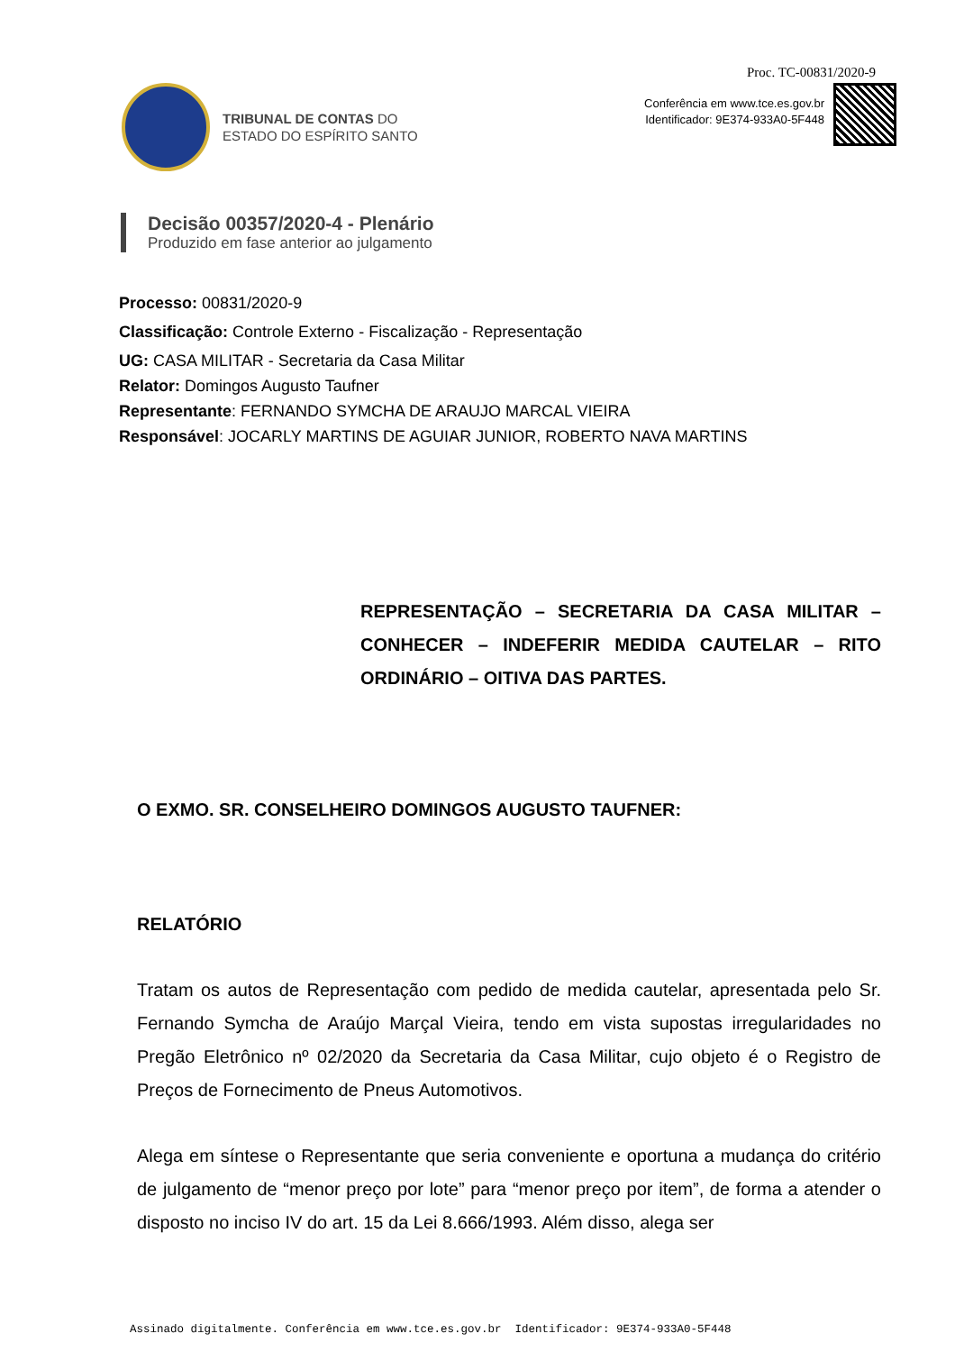Proc. TC-00831/2020-9
TRIBUNAL DE CONTAS DO
ESTADO DO ESPÍRITO SANTO
Conferência em www.tce.es.gov.br
Identificador: 9E374-933A0-5F448
Decisão 00357/2020-4 - Plenário
Produzido em fase anterior ao julgamento
Processo: 00831/2020-9
Classificação: Controle Externo - Fiscalização - Representação
UG: CASA MILITAR - Secretaria da Casa Militar
Relator: Domingos Augusto Taufner
Representante: FERNANDO SYMCHA DE ARAUJO MARCAL VIEIRA
Responsável: JOCARLY MARTINS DE AGUIAR JUNIOR, ROBERTO NAVA MARTINS
REPRESENTAÇÃO – SECRETARIA DA CASA MILITAR – CONHECER – INDEFERIR MEDIDA CAUTELAR – RITO ORDINÁRIO – OITIVA DAS PARTES.
O EXMO. SR. CONSELHEIRO DOMINGOS AUGUSTO TAUFNER:
RELATÓRIO
Tratam os autos de Representação com pedido de medida cautelar, apresentada pelo Sr. Fernando Symcha de Araújo Marçal Vieira, tendo em vista supostas irregularidades no Pregão Eletrônico nº 02/2020 da Secretaria da Casa Militar, cujo objeto é o Registro de Preços de Fornecimento de Pneus Automotivos.
Alega em síntese o Representante que seria conveniente e oportuna a mudança do critério de julgamento de “menor preço por lote” para “menor preço por item”, de forma a atender o disposto no inciso IV do art. 15 da Lei 8.666/1993. Além disso, alega ser
Assinado digitalmente. Conferência em www.tce.es.gov.br Identificador: 9E374-933A0-5F448